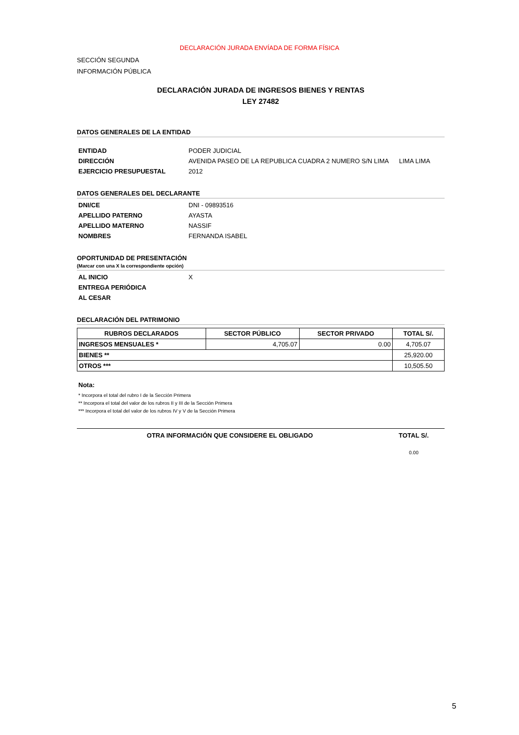DECLARACIÓN JURADA ENVÍADA DE FORMA FÍSICA
SECCIÓN SEGUNDA
INFORMACIÓN PÚBLICA
DECLARACIÓN JURADA DE INGRESOS BIENES Y RENTAS
LEY 27482
DATOS GENERALES DE LA ENTIDAD
ENTIDAD PODER JUDICIAL
DIRECCIÓN AVENIDA PASEO DE LA REPUBLICA CUADRA 2 NUMERO S/N LIMA LIMA LIMA
EJERCICIO PRESUPUESTAL 2012
DATOS GENERALES DEL DECLARANTE
DNI/CE DNI - 09893516
APELLIDO PATERNO AYASTA
APELLIDO MATERNO NASSIF
NOMBRES FERNANDA ISABEL
OPORTUNIDAD DE PRESENTACIÓN
(Marcar con una X la correspondiente opción)
AL INICIO X
ENTREGA PERIÓDICA
AL CESAR
DECLARACIÓN DEL PATRIMONIO
| RUBROS DECLARADOS | SECTOR PÚBLICO | SECTOR PRIVADO | TOTAL S/. |
| --- | --- | --- | --- |
| INGRESOS MENSUALES * | 4,705.07 | 0.00 | 4,705.07 |
| BIENES ** | | | 25,920.00 |
| OTROS *** | | | 10,505.50 |
Nota:
* Incorpora el total del rubro I de la Sección Primera
** Incorpora el total del valor de los rubros II y III de la Sección Primera
*** Incorpora el total del valor de los rubros IV y V de la Sección Primera
OTRA INFORMACIÓN QUE CONSIDERE EL OBLIGADO TOTAL S/.
0.00
5